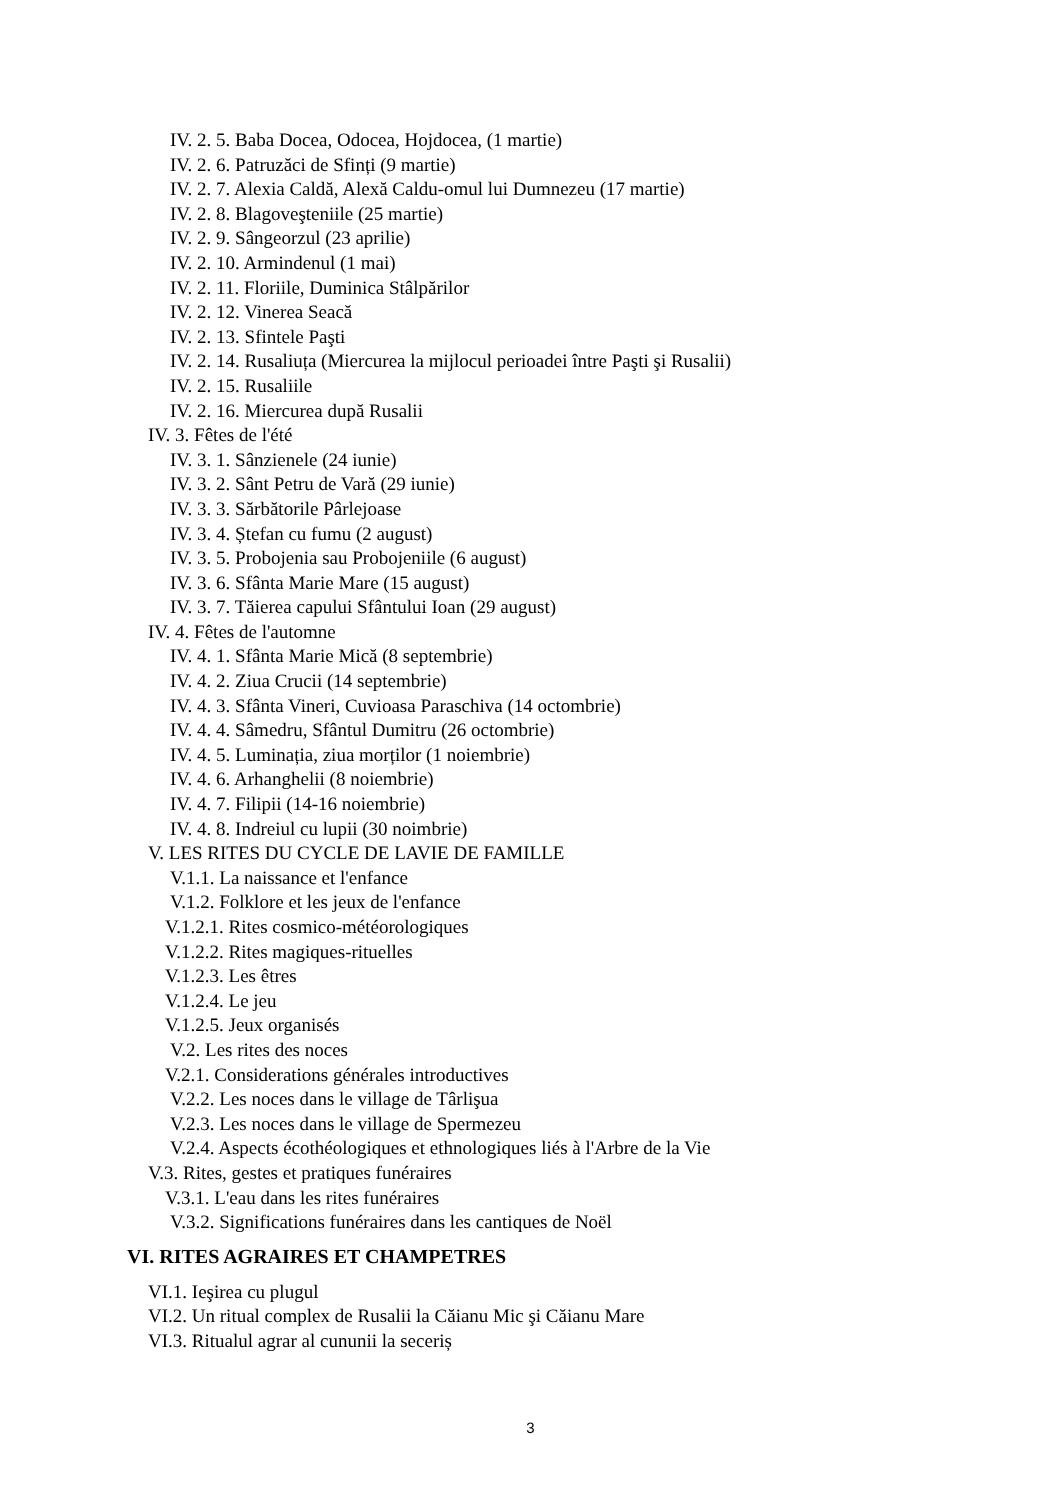IV. 2. 5. Baba Docea, Odocea, Hojdocea, (1 martie)
IV. 2. 6. Patruzăci de Sfinți (9 martie)
IV. 2. 7. Alexia Caldă, Alexă Caldu-omul lui Dumnezeu (17 martie)
IV. 2. 8. Blagoveşteniile (25 martie)
IV. 2. 9. Sângeorzul (23 aprilie)
IV. 2. 10. Armindenul (1 mai)
IV. 2. 11. Floriile, Duminica Stâlpărilor
IV. 2. 12. Vinerea Seacă
IV. 2. 13. Sfintele Paşti
IV. 2. 14. Rusaliuța (Miercurea la mijlocul perioadei între Paşti şi Rusalii)
IV. 2. 15. Rusaliile
IV. 2. 16. Miercurea după Rusalii
IV. 3. Fêtes de l'été
IV. 3. 1. Sânzienele (24 iunie)
IV. 3. 2. Sânt Petru de Vară (29 iunie)
IV. 3. 3. Sărbătorile Pârlejoase
IV. 3. 4. Ștefan cu fumu (2 august)
IV. 3. 5. Probojenia sau Probojeniile (6 august)
IV. 3. 6. Sfânta Marie Mare (15 august)
IV. 3. 7. Tăierea capului Sfântului Ioan (29 august)
IV. 4. Fêtes de l'automne
IV. 4. 1. Sfânta Marie Mică (8 septembrie)
IV. 4. 2. Ziua Crucii (14 septembrie)
IV. 4. 3. Sfânta Vineri, Cuvioasa Paraschiva (14 octombrie)
IV. 4. 4. Sâmedru, Sfântul Dumitru (26 octombrie)
IV. 4. 5. Luminația, ziua morților (1 noiembrie)
IV. 4. 6. Arhanghelii (8 noiembrie)
IV. 4. 7. Filipii (14-16 noiembrie)
IV. 4. 8. Indreiul cu lupii (30 noimbrie)
V. LES RITES DU CYCLE DE LAVIE DE FAMILLE
V.1.1. La naissance et l'enfance
V.1.2. Folklore et les jeux de l'enfance
V.1.2.1. Rites cosmico-météorologiques
V.1.2.2. Rites magiques-rituelles
V.1.2.3. Les êtres
V.1.2.4. Le jeu
V.1.2.5. Jeux organisés
V.2. Les rites des noces
V.2.1. Considerations générales introductives
V.2.2. Les noces dans le village de Târlişua
V.2.3. Les noces dans le village de Spermezeu
V.2.4. Aspects écothéologiques et ethnologiques liés à l'Arbre de la Vie
V.3. Rites, gestes et pratiques funéraires
V.3.1. L'eau dans les rites funéraires
V.3.2. Significations funéraires dans les cantiques de Noël
VI. RITES AGRAIRES ET CHAMPETRES
VI.1. Ieşirea cu plugul
VI.2. Un ritual complex de Rusalii la Căianu Mic şi Căianu Mare
VI.3. Ritualul agrar al cununii la seceriș
3